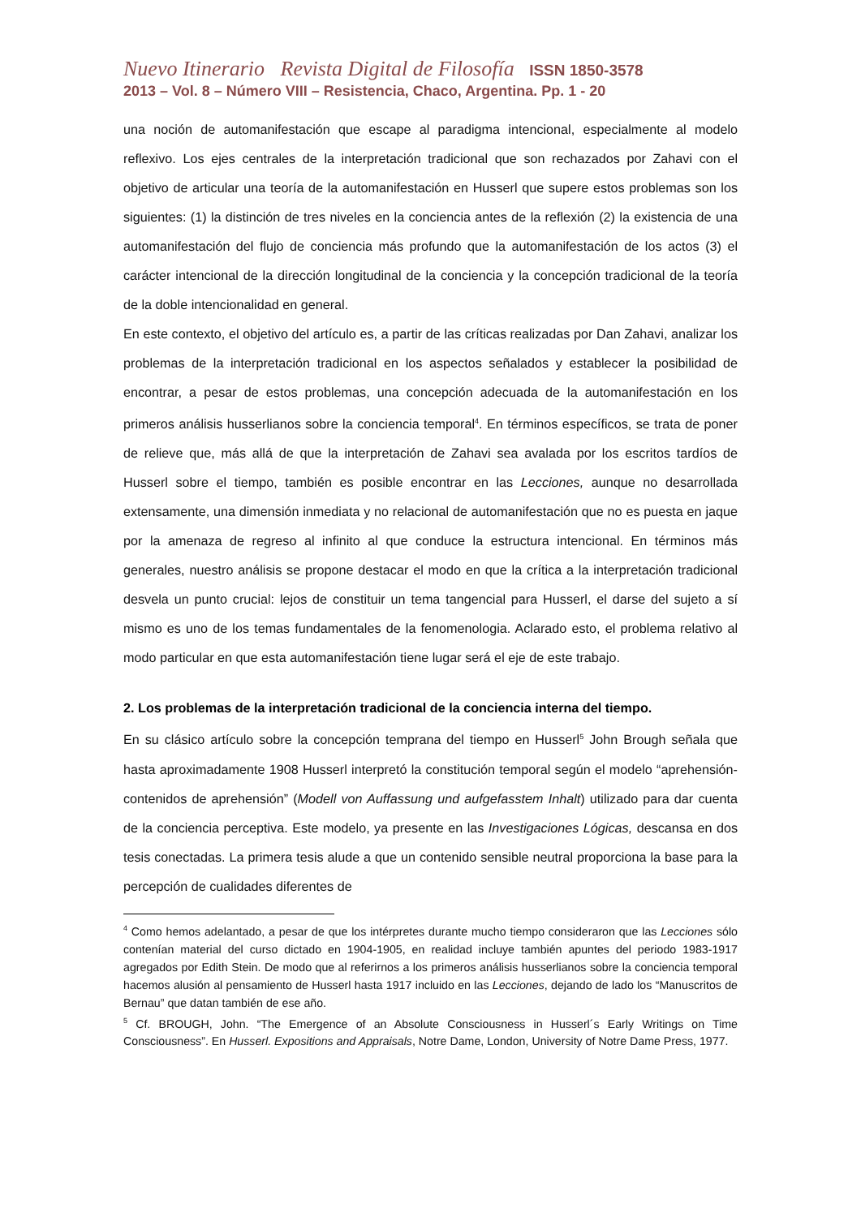Nuevo Itinerario Revista Digital de Filosofía ISSN 1850-3578
2013 – Vol. 8 – Número VIII – Resistencia, Chaco, Argentina. Pp. 1 - 20
una noción de automanifestación que escape al paradigma intencional, especialmente al modelo reflexivo. Los ejes centrales de la interpretación tradicional que son rechazados por Zahavi con el objetivo de articular una teoría de la automanifestación en Husserl que supere estos problemas son los siguientes: (1) la distinción de tres niveles en la conciencia antes de la reflexión (2) la existencia de una automanifestación del flujo de conciencia más profundo que la automanifestación de los actos (3) el carácter intencional de la dirección longitudinal de la conciencia y la concepción tradicional de la teoría de la doble intencionalidad en general.
En este contexto, el objetivo del artículo es, a partir de las críticas realizadas por Dan Zahavi, analizar los problemas de la interpretación tradicional en los aspectos señalados y establecer la posibilidad de encontrar, a pesar de estos problemas, una concepción adecuada de la automanifestación en los primeros análisis husserlianos sobre la conciencia temporal<sup>4</sup>. En términos específicos, se trata de poner de relieve que, más allá de que la interpretación de Zahavi sea avalada por los escritos tardíos de Husserl sobre el tiempo, también es posible encontrar en las Lecciones, aunque no desarrollada extensamente, una dimensión inmediata y no relacional de automanifestación que no es puesta en jaque por la amenaza de regreso al infinito al que conduce la estructura intencional. En términos más generales, nuestro análisis se propone destacar el modo en que la crítica a la interpretación tradicional desvela un punto crucial: lejos de constituir un tema tangencial para Husserl, el darse del sujeto a sí mismo es uno de los temas fundamentales de la fenomenologia. Aclarado esto, el problema relativo al modo particular en que esta automanifestación tiene lugar será el eje de este trabajo.
2. Los problemas de la interpretación tradicional de la conciencia interna del tiempo.
En su clásico artículo sobre la concepción temprana del tiempo en Husserl<sup>5</sup> John Brough señala que hasta aproximadamente 1908 Husserl interpretó la constitución temporal según el modelo “aprehensión-contenidos de aprehensión” (Modell von Auffassung und aufgefasstem Inhalt) utilizado para dar cuenta de la conciencia perceptiva. Este modelo, ya presente en las Investigaciones Lógicas, descansa en dos tesis conectadas. La primera tesis alude a que un contenido sensible neutral proporciona la base para la percepción de cualidades diferentes de
<sup>4</sup> Como hemos adelantado, a pesar de que los intérpretes durante mucho tiempo consideraron que las Lecciones sólo contenían material del curso dictado en 1904-1905, en realidad incluye también apuntes del periodo 1983-1917 agregados por Edith Stein. De modo que al referirnos a los primeros análisis husserlianos sobre la conciencia temporal hacemos alusión al pensamiento de Husserl hasta 1917 incluido en las Lecciones, dejando de lado los “Manuscritos de Bernau” que datan también de ese año.
<sup>5</sup> Cf. BROUGH, John. “The Emergence of an Absolute Consciousness in Husserl´s Early Writings on Time Consciousness”. En Husserl. Expositions and Appraisals, Notre Dame, London, University of Notre Dame Press, 1977.